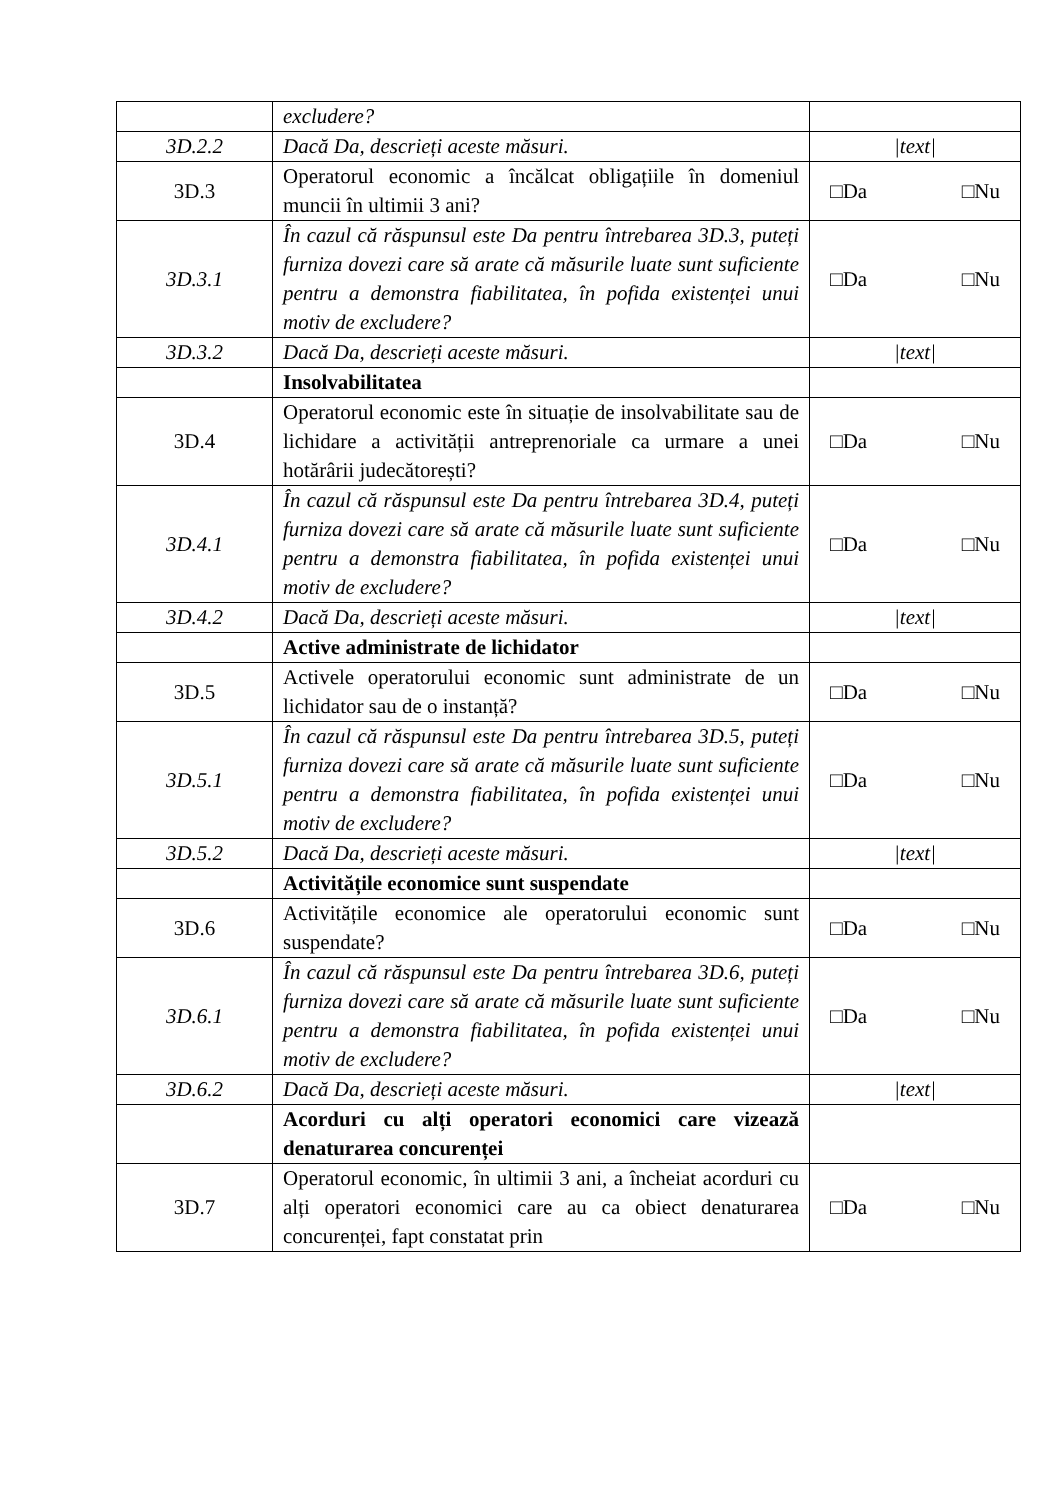| | excludere? | |
| 3D.2.2 | Dacă Da, descrieți aceste măsuri. | /text/ |
| 3D.3 | Operatorul economic a încălcat obligațiile în domeniul muncii în ultimii 3 ani? | □Da □Nu |
| 3D.3.1 | În cazul că răspunsul este Da pentru întrebarea 3D.3, puteți furniza dovezi care să arate că măsurile luate sunt suficiente pentru a demonstra fiabilitatea, în pofida existenței unui motiv de excludere? | □Da □Nu |
| 3D.3.2 | Dacă Da, descrieți aceste măsuri. | /text/ |
| | Insolvabilitatea | |
| 3D.4 | Operatorul economic este în situație de insolvabilitate sau de lichidare a activității antreprenoriale ca urmare a unei hotărârii judecătorești? | □Da □Nu |
| 3D.4.1 | În cazul că răspunsul este Da pentru întrebarea 3D.4, puteți furniza dovezi care să arate că măsurile luate sunt suficiente pentru a demonstra fiabilitatea, în pofida existenței unui motiv de excludere? | □Da □Nu |
| 3D.4.2 | Dacă Da, descrieți aceste măsuri. | /text/ |
| | Active administrate de lichidator | |
| 3D.5 | Activele operatorului economic sunt administrate de un lichidator sau de o instanță? | □Da □Nu |
| 3D.5.1 | În cazul că răspunsul este Da pentru întrebarea 3D.5, puteți furniza dovezi care să arate că măsurile luate sunt suficiente pentru a demonstra fiabilitatea, în pofida existenței unui motiv de excludere? | □Da □Nu |
| 3D.5.2 | Dacă Da, descrieți aceste măsuri. | /text/ |
| | Activitățile economice sunt suspendate | |
| 3D.6 | Activitățile economice ale operatorului economic sunt suspendate? | □Da □Nu |
| 3D.6.1 | În cazul că răspunsul este Da pentru întrebarea 3D.6, puteți furniza dovezi care să arate că măsurile luate sunt suficiente pentru a demonstra fiabilitatea, în pofida existenței unui motiv de excludere? | □Da □Nu |
| 3D.6.2 | Dacă Da, descrieți aceste măsuri. | /text/ |
| | Acorduri cu alți operatori economici care vizează denaturarea concurenței | |
| 3D.7 | Operatorul economic, în ultimii 3 ani, a încheiat acorduri cu alți operatori economici care au ca obiect denaturarea concurenței, fapt constatat prin | □Da □Nu |